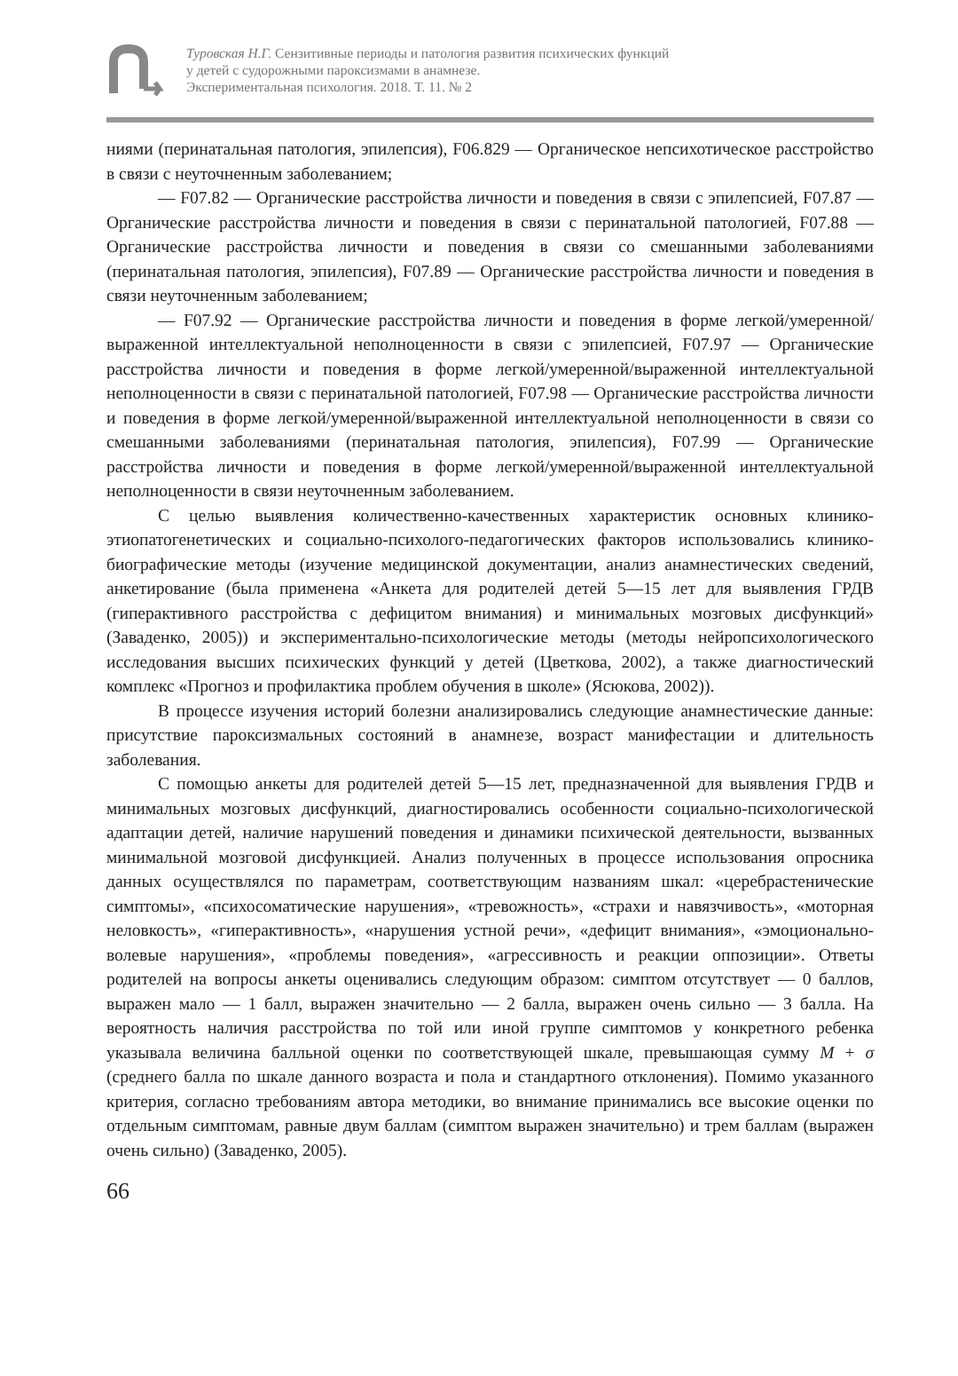Туровская Н.Г. Сензитивные периоды и патология развития психических функций
у детей с судорожными пароксизмами в анамнезе.
Экспериментальная психология. 2018. Т. 11. № 2
ниями (перинатальная патология, эпилепсия), F06.829 — Органическое непсихотическое расстройство в связи с неуточненным заболеванием;
— F07.82 — Органические расстройства личности и поведения в связи с эпилепсией, F07.87 — Органические расстройства личности и поведения в связи с перинатальной патологией, F07.88 — Органические расстройства личности и поведения в связи со смешанными заболеваниями (перинатальная патология, эпилепсия), F07.89 — Органические расстройства личности и поведения в связи неуточненным заболеванием;
— F07.92 — Органические расстройства личности и поведения в форме легкой/умеренной/выраженной интеллектуальной неполноценности в связи с эпилепсией, F07.97 — Органические расстройства личности и поведения в форме легкой/умеренной/выраженной интеллектуальной неполноценности в связи с перинатальной патологией, F07.98 — Органические расстройства личности и поведения в форме легкой/умеренной/выраженной интеллектуальной неполноценности в связи со смешанными заболеваниями (перинатальная патология, эпилепсия), F07.99 — Органические расстройства личности и поведения в форме легкой/умеренной/выраженной интеллектуальной неполноценности в связи неуточненным заболеванием.
С целью выявления количественно-качественных характеристик основных клинико-этиопатогенетических и социально-психолого-педагогических факторов использовались клинико-биографические методы (изучение медицинской документации, анализ анамнестических сведений, анкетирование (была применена «Анкета для родителей детей 5—15 лет для выявления ГРДВ (гиперактивного расстройства с дефицитом внимания) и минимальных мозговых дисфункций» (Заваденко, 2005)) и экспериментально-психологические методы (методы нейропсихологического исследования высших психических функций у детей (Цветкова, 2002), а также диагностический комплекс «Прогноз и профилактика проблем обучения в школе» (Ясюкова, 2002)).
В процессе изучения историй болезни анализировались следующие анамнестические данные: присутствие пароксизмальных состояний в анамнезе, возраст манифестации и длительность заболевания.
С помощью анкеты для родителей детей 5—15 лет, предназначенной для выявления ГРДВ и минимальных мозговых дисфункций, диагностировались особенности социально-психологической адаптации детей, наличие нарушений поведения и динамики психической деятельности, вызванных минимальной мозговой дисфункцией. Анализ полученных в процессе использования опросника данных осуществлялся по параметрам, соответствующим названиям шкал: «церебрастенические симптомы», «психосоматические нарушения», «тревожность», «страхи и навязчивость», «моторная неловкость», «гиперактивность», «нарушения устной речи», «дефицит внимания», «эмоционально-волевые нарушения», «проблемы поведения», «агрессивность и реакции оппозиции». Ответы родителей на вопросы анкеты оценивались следующим образом: симптом отсутствует — 0 баллов, выражен мало — 1 балл, выражен значительно — 2 балла, выражен очень сильно — 3 балла. На вероятность наличия расстройства по той или иной группе симптомов у конкретного ребенка указывала величина балльной оценки по соответствующей шкале, превышающая сумму M + σ (среднего балла по шкале данного возраста и пола и стандартного отклонения). Помимо указанного критерия, согласно требованиям автора методики, во внимание принимались все высокие оценки по отдельным симптомам, равные двум баллам (симптом выражен значительно) и трем баллам (выражен очень сильно) (Заваденко, 2005).
66